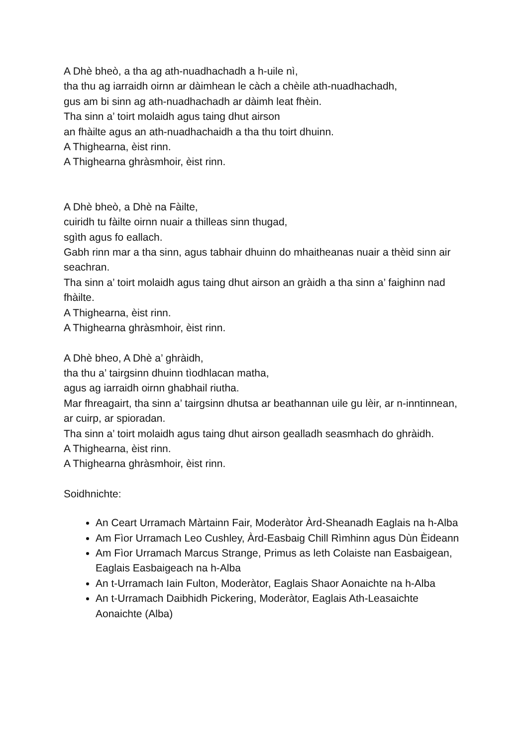A Dhè bheò, a tha ag ath-nuadhachadh a h-uile nì,
tha thu ag iarraidh oirnn ar dàimhean le càch a chèile ath-nuadhachadh,
gus am bi sinn ag ath-nuadhachadh ar dàimh leat fhèin.
Tha sinn a’ toirt molaidh agus taing dhut airson
an fhàilte agus an ath-nuadhachaidh a tha thu toirt dhuinn.
A Thighearna, èist rinn.
A Thighearna ghràsmhoir, èist rinn.
A Dhè bheò, a Dhè na Fàilte,
cuiridh tu fàilte oirnn nuair a thilleas sinn thugad,
sgìth agus fo eallach.
Gabh rinn mar a tha sinn, agus tabhair dhuinn do mhaitheanas nuair a thèid sinn air seachran.
Tha sinn a’ toirt molaidh agus taing dhut airson an gràidh a tha sinn a’ faighinn nad fhàilte.
A Thighearna, èist rinn.
A Thighearna ghràsmhoir, èist rinn.
A Dhè bheo, A Dhè a’ ghràidh,
tha thu a’ tairgsinn dhuinn tìodhlacan matha,
agus ag iarraidh oirnn ghabhail riutha.
Mar fhreagairt, tha sinn a’ tairgsinn dhutsa ar beathannan uile gu lèir, ar n-inntinnean, ar cuirp, ar spioradan.
Tha sinn a’ toirt molaidh agus taing dhut airson gealladh seasmhach do ghràidh.
A Thighearna, èist rinn.
A Thighearna ghràsmhoir, èist rinn.
Soidhnichte:
An Ceart Urramach Màrtainn Fair, Moderàtor Àrd-Sheanadh Eaglais na h-Alba
Am Fìor Urramach Leo Cushley, Àrd-Easbaig Chill Rìmhinn agus Dùn Èideann
Am Fìor Urramach Marcus Strange, Primus as leth Colaiste nan Easbaigean, Eaglais Easbaigeach na h-Alba
An t-Urramach Iain Fulton, Moderàtor, Eaglais Shaor Aonaichte na h-Alba
An t-Urramach Daibhidh Pickering, Moderàtor, Eaglais Ath-Leasaichte Aonaichte (Alba)